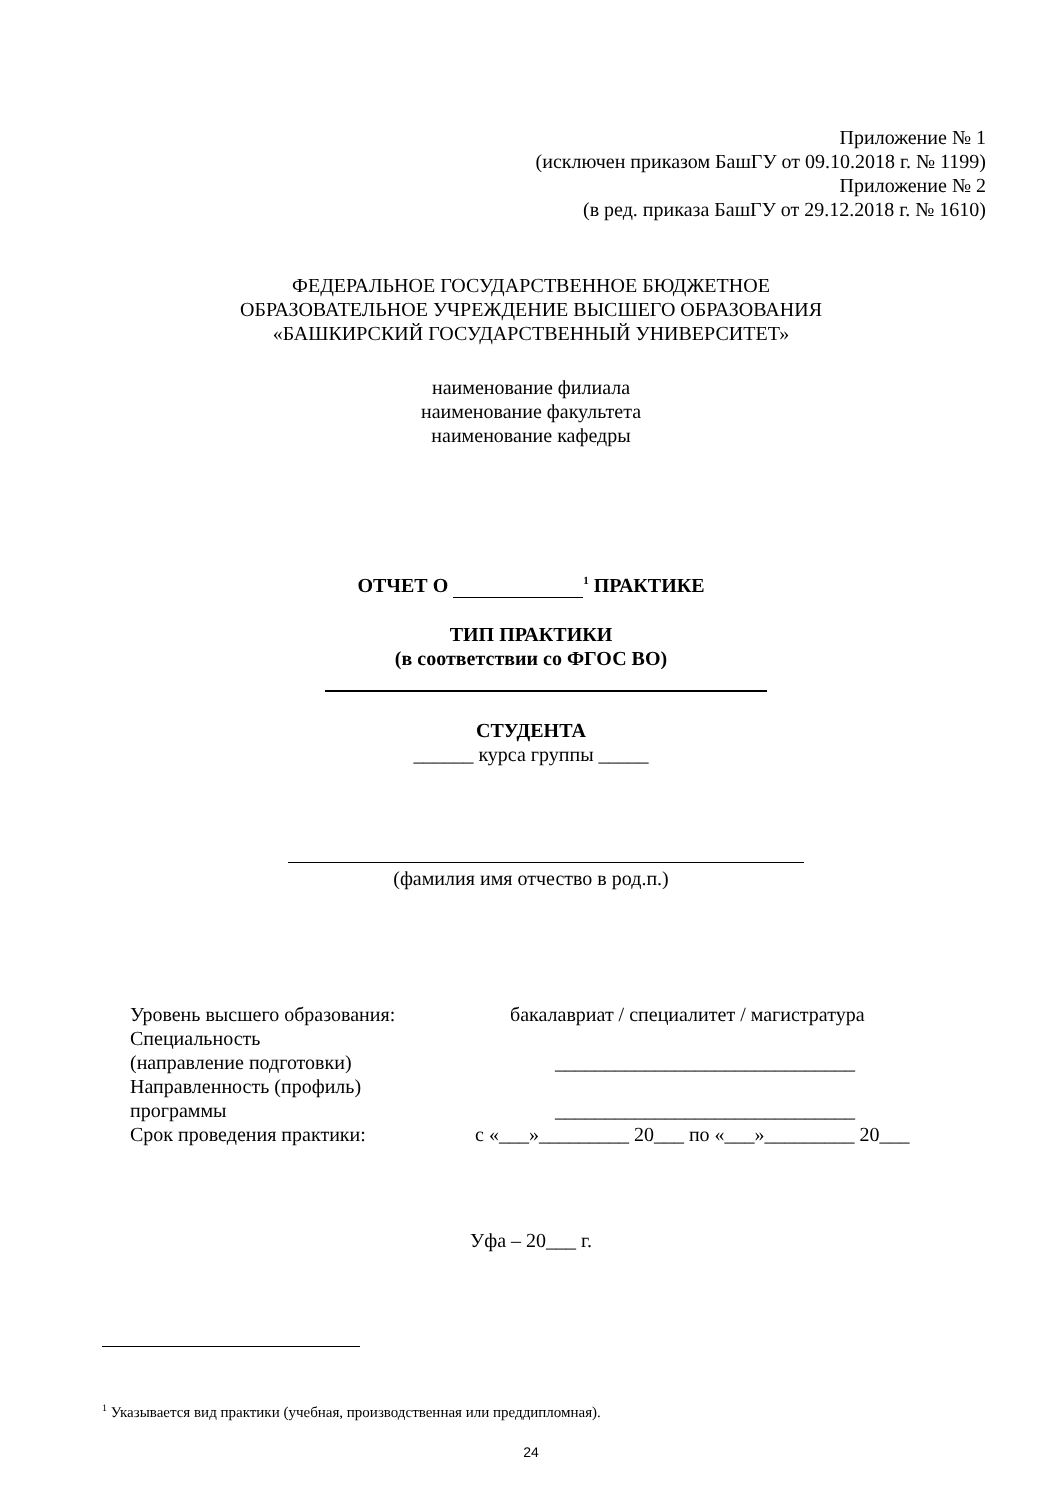Приложение № 1
(исключен приказом БашГУ от 09.10.2018 г. № 1199)
Приложение № 2
(в ред. приказа БашГУ от 29.12.2018 г. № 1610)
ФЕДЕРАЛЬНОЕ ГОСУДАРСТВЕННОЕ БЮДЖЕТНОЕ
ОБРАЗОВАТЕЛЬНОЕ УЧРЕЖДЕНИЕ ВЫСШЕГО ОБРАЗОВАНИЯ
«БАШКИРСКИЙ ГОСУДАРСТВЕННЫЙ УНИВЕРСИТЕТ»
наименование филиала
наименование факультета
наименование кафедры
ОТЧЕТ О <sup>1</sup> ПРАКТИКЕ
ТИП ПРАКТИКИ
(в соответствии со ФГОС ВО)
СТУДЕНТА
______ курса группы _____
(фамилия имя отчество в род.п.)
Уровень высшего образования: бакалавриат / специалитет / магистратура
Специальность
(направление подготовки) ______________________________
Направленность (профиль)
программы ______________________________
Срок проведения практики: с «___»_________ 20___ по «___»_________ 20___
Уфа – 20___ г.
<sup>1</sup> Указывается вид практики (учебная, производственная или преддипломная).
24